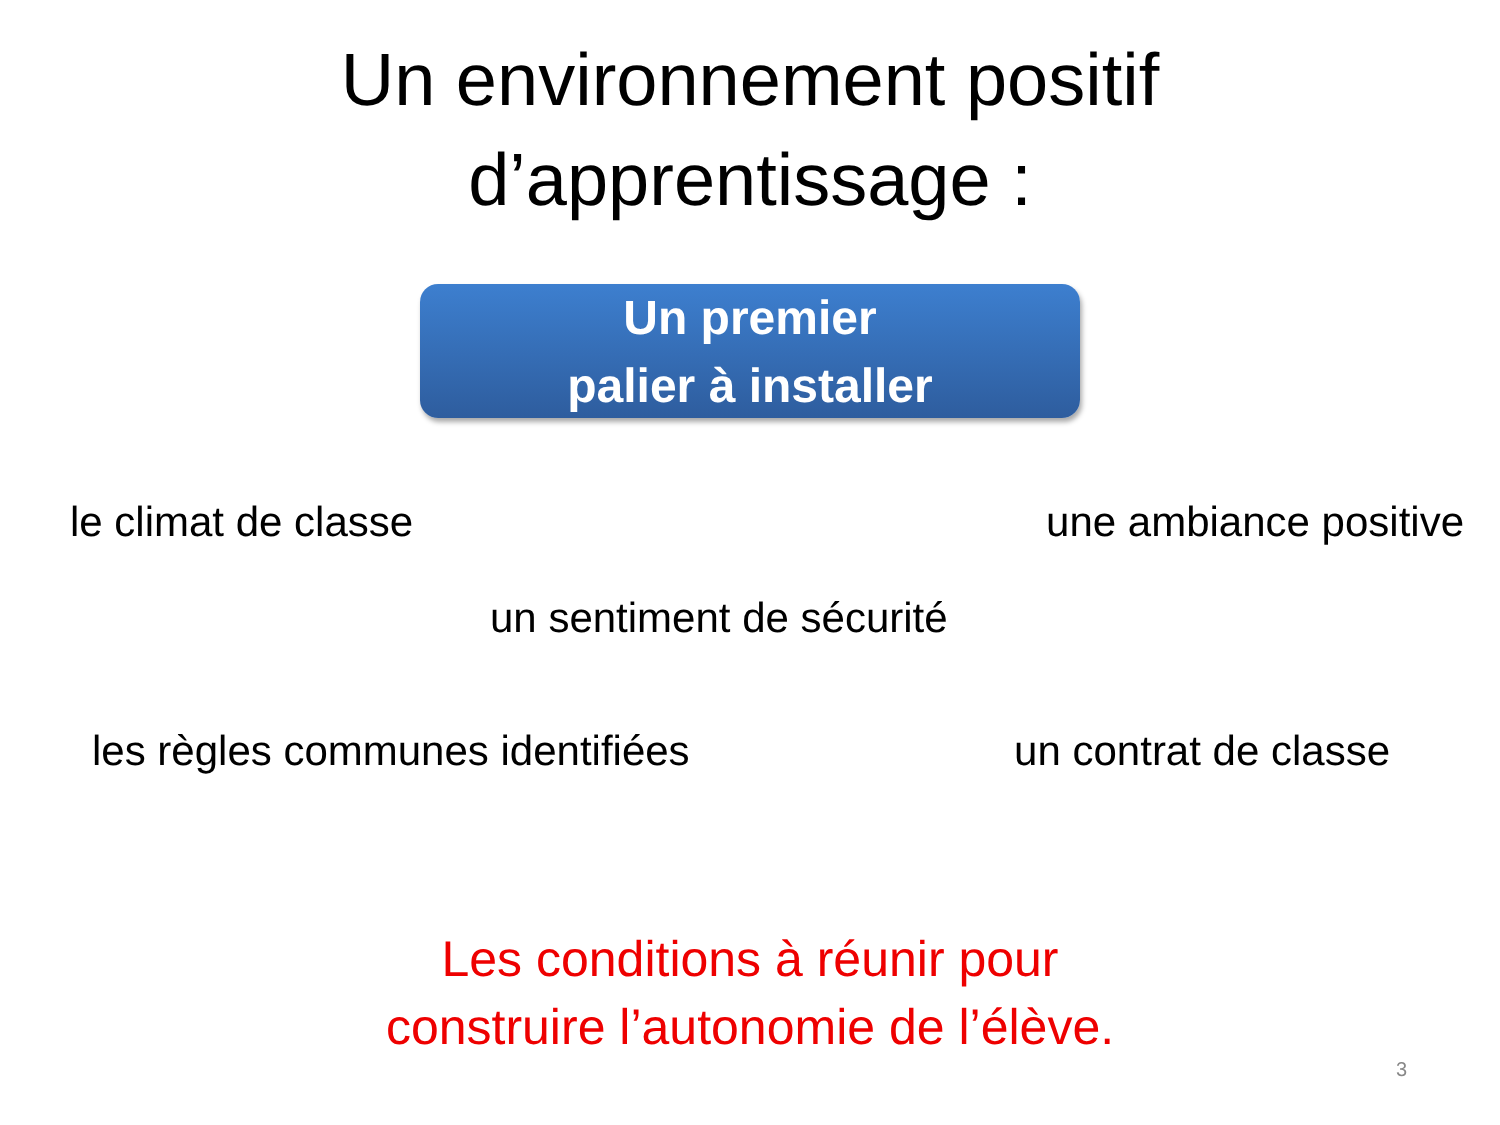Un environnement positif
d’apprentissage :
Un premier
palier à installer
le climat de classe une ambiance positive
un sentiment de sécurité
les règles communes identifiées un contrat de classe
Les conditions à réunir pour
construire l’autonomie de l’élève.
3